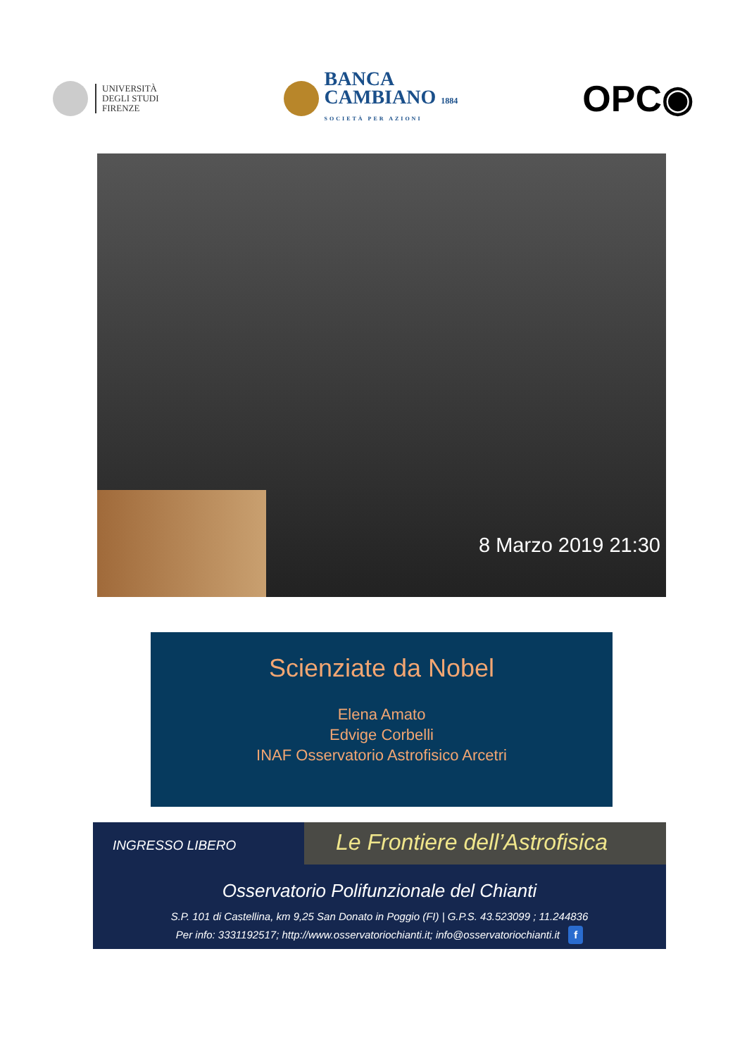UNIVERSITÀ
DEGLI STUDI
FIRENZE
BANCA
CAMBIANO 1884
SOCIETÀ PER AZIONI
OPC◉
8 Marzo 2019 21:30
Scienziate da Nobel
Elena Amato
Edvige Corbelli
INAF Osservatorio Astrofisico Arcetri
INGRESSO LIBERO
Le Frontiere dell’Astrofisica
Osservatorio Polifunzionale del Chianti
S.P. 101 di Castellina, km 9,25 San Donato in Poggio (FI) | G.P.S. 43.523099 ; 11.244836
Per info: 3331192517; http://www.osservatoriochianti.it; info@osservatoriochianti.it f